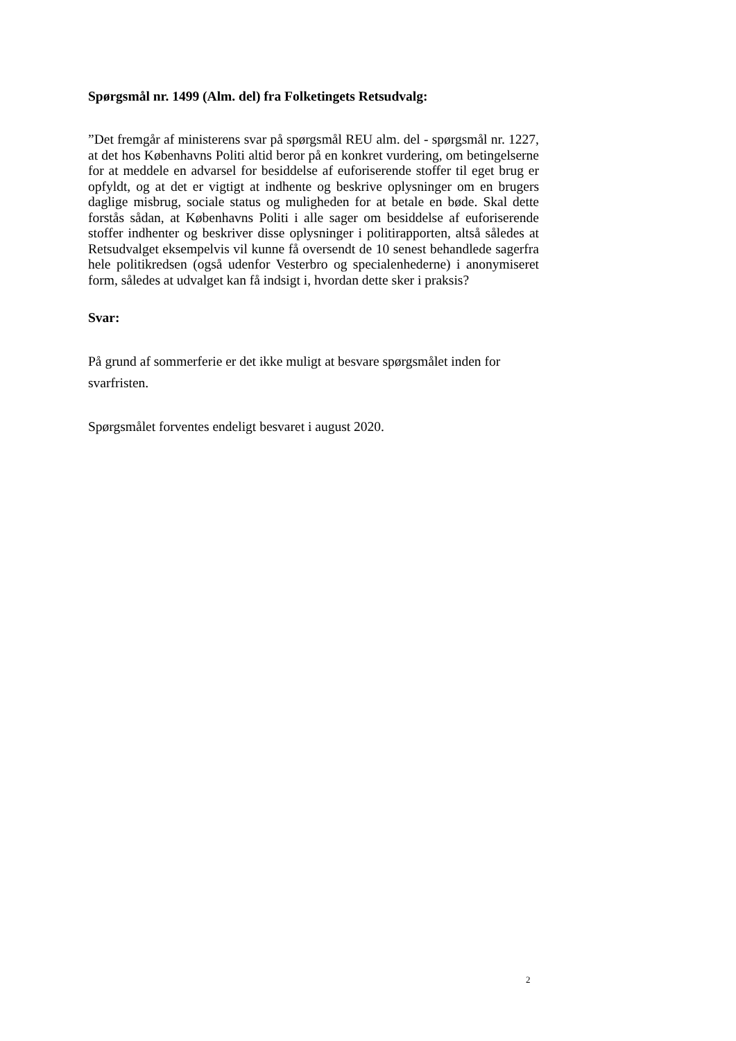Spørgsmål nr. 1499 (Alm. del) fra Folketingets Retsudvalg:
”Det fremgår af ministerens svar på spørgsmål REU alm. del - spørgsmål nr. 1227, at det hos Københavns Politi altid beror på en konkret vurdering, om betingelserne for at meddele en advarsel for besiddelse af euforiserende stoffer til eget brug er opfyldt, og at det er vigtigt at indhente og beskrive oplysninger om en brugers daglige misbrug, sociale status og muligheden for at betale en bøde. Skal dette forstås sådan, at Københavns Politi i alle sager om besiddelse af euforiserende stoffer indhenter og beskriver disse oplysninger i politirapporten, altså således at Retsudvalget eksempelvis vil kunne få oversendt de 10 senest behandlede sagerfra hele politikredsen (også udenfor Vesterbro og specialenhederne) i anonymiseret form, således at udvalget kan få indsigt i, hvordan dette sker i praksis?
Svar:
På grund af sommerferie er det ikke muligt at besvare spørgsmålet inden for svarfristen.
Spørgsmålet forventes endeligt besvaret i august 2020.
2